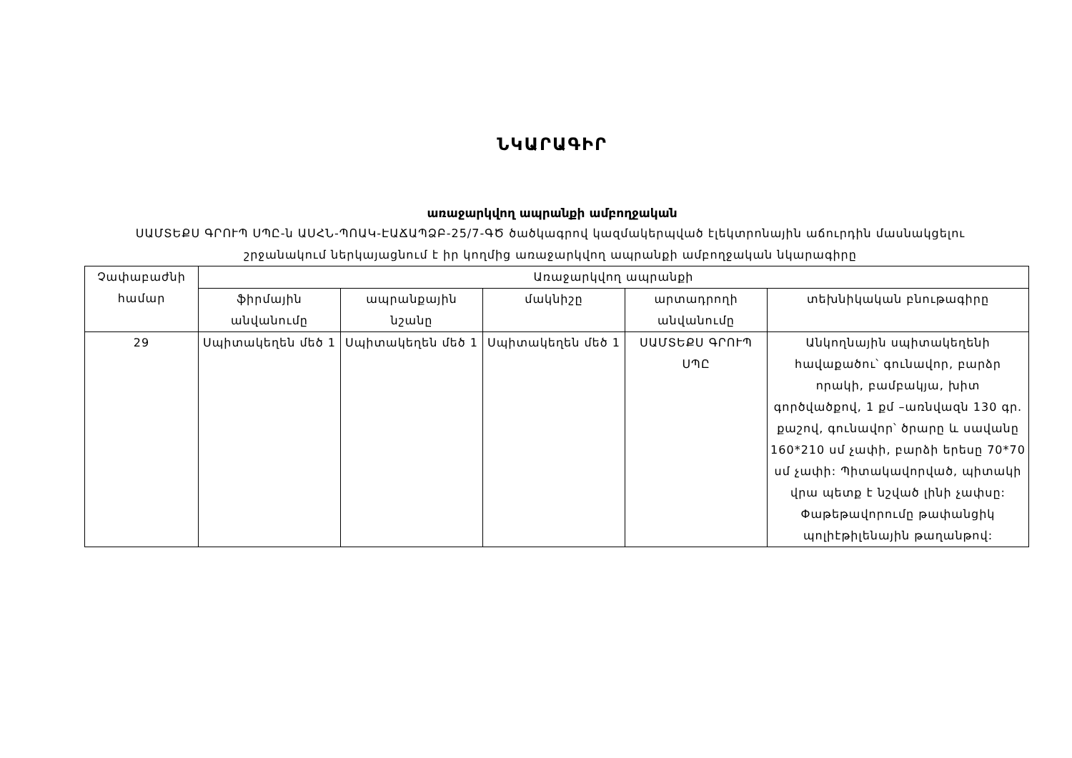ՆԿԱՐԱԳԻՐ
առաջարկվող ապրանքի ամբողջական
ՍԱՄՏԵՔՍ ԳՐՈՒՊ ՍՊԸ-ն ԱՍՀՆ-ՊՈԱԿ-ԷԱՃԱՊՁԲ-25/7-ԳԾ ծածկագրով կազմակերպված էլեկտրոնային աճուրդին մասնակցելու շրջանակում ներկայացնում է իր կողմից առաջարկվող ապրանքի ամբողջական նկարագիրը
| Չափաբաժնի համար | Առաջարկվող ապրանքի | | | | |
| --- | --- | --- | --- | --- | --- |
| | ֆիրմային անվանումը | ապրանքային նշանը | մակնիշը | արտադրողի անվանումը | տեխնիկական բնութագիրը |
| 29 | Սպիտակեղեն մեծ 1 | Սպիտակեղեն մեծ 1 | Սպիտակեղեն մեծ 1 | ՍԱՄՏԵՔՍ ԳՐՈՒՊ ՍՊԸ | Անկողնային սպիտակեղենի հավաքածու՝ գունավոր, բարձր որակի, բամբակյա, խիտ գործվածքով, 1 քմ –առնվազն 130 գր. քաշով, գունավոր՝ ծրարը և սավանը 160*210 սմ չափի, բարձի երեսը 70*70 սմ չափի: Պիտակավորված, պիտակի վրա պետք է նշված լինի չափսը: Փաթեթավորումը թափանցիկ պոլիէթիլենային թաղանթով: |